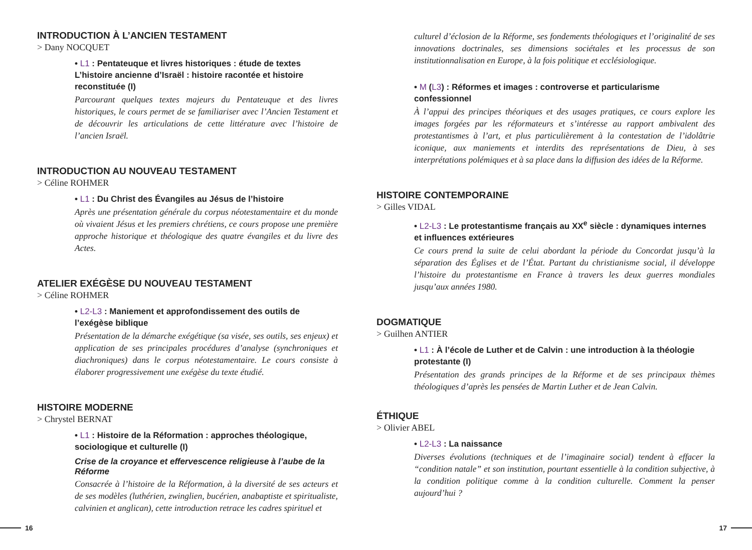INTRODUCTION À L’ANCIEN TESTAMENT
> Dany NOCQUET
• L1 : Pentateuque et livres historiques : étude de textes
L’histoire ancienne d’Israël : histoire racontée et histoire reconstituée (I)
Parcourant quelques textes majeurs du Pentateuque et des livres historiques, le cours permet de se familiariser avec l’Ancien Testament et de découvrir les articulations de cette littérature avec l’histoire de l’ancien Israël.
INTRODUCTION AU NOUVEAU TESTAMENT
> Céline ROHMER
• L1 : Du Christ des Évangiles au Jésus de l’histoire
Après une présentation générale du corpus néotestamentaire et du monde où vivaient Jésus et les premiers chrétiens, ce cours propose une première approche historique et théologique des quatre évangiles et du livre des Actes.
ATELIER EXÉGÈSE DU NOUVEAU TESTAMENT
> Céline ROHMER
• L2-L3 : Maniement et approfondissement des outils de l’exégèse biblique
Présentation de la démarche exégétique (sa visée, ses outils, ses enjeux) et application de ses principales procédures d’analyse (synchroniques et diachroniques) dans le corpus néotestamentaire. Le cours consiste à élaborer progressivement une exégèse du texte étudié.
HISTOIRE MODERNE
> Chrystel BERNAT
• L1 : Histoire de la Réformation : approches théologique, sociologique et culturelle (I)
Crise de la croyance et effervescence religieuse à l’aube de la Réforme
Consacrée à l’histoire de la Réformation, à la diversité de ses acteurs et de ses modèles (luthérien, zwinglien, bucérien, anabaptiste et spiritualiste, calvinien et anglican), cette introduction retrace les cadres spirituel et
culturel d’éclosion de la Réforme, ses fondements théologiques et l’originalité de ses innovations doctrinales, ses dimensions sociétales et les processus de son institutionnalisation en Europe, à la fois politique et ecclésiologique.
• M (L3) : Réformes et images : controverse et particularisme confessionnel
À l’appui des principes théoriques et des usages pratiques, ce cours explore les images forgées par les réformateurs et s’intéresse au rapport ambivalent des protestantismes à l’art, et plus particulièrement à la contestation de l’idolâtrie iconique, aux maniements et interdits des représentations de Dieu, à ses interprétations polémiques et à sa place dans la diffusion des idées de la Réforme.
HISTOIRE CONTEMPORAINE
> Gilles VIDAL
• L2-L3 : Le protestantisme français au XX<sup>e</sup> siècle : dynamiques internes et influences extérieures
Ce cours prend la suite de celui abordant la période du Concordat jusqu’à la séparation des Églises et de l’État. Partant du christianisme social, il développe l’histoire du protestantisme en France à travers les deux guerres mondiales jusqu’aux années 1980.
DOGMATIQUE
> Guilhen ANTIER
• L1 : À l’école de Luther et de Calvin : une introduction à la théologie protestante (I)
Présentation des grands principes de la Réforme et de ses principaux thèmes théologiques d’après les pensées de Martin Luther et de Jean Calvin.
ÉTHIQUE
> Olivier ABEL
• L2-L3 : La naissance
Diverses évolutions (techniques et de l’imaginaire social) tendent à effacer la “condition natale” et son institution, pourtant essentielle à la condition subjective, à la condition politique comme à la condition culturelle. Comment la penser aujourd’hui ?
16 17